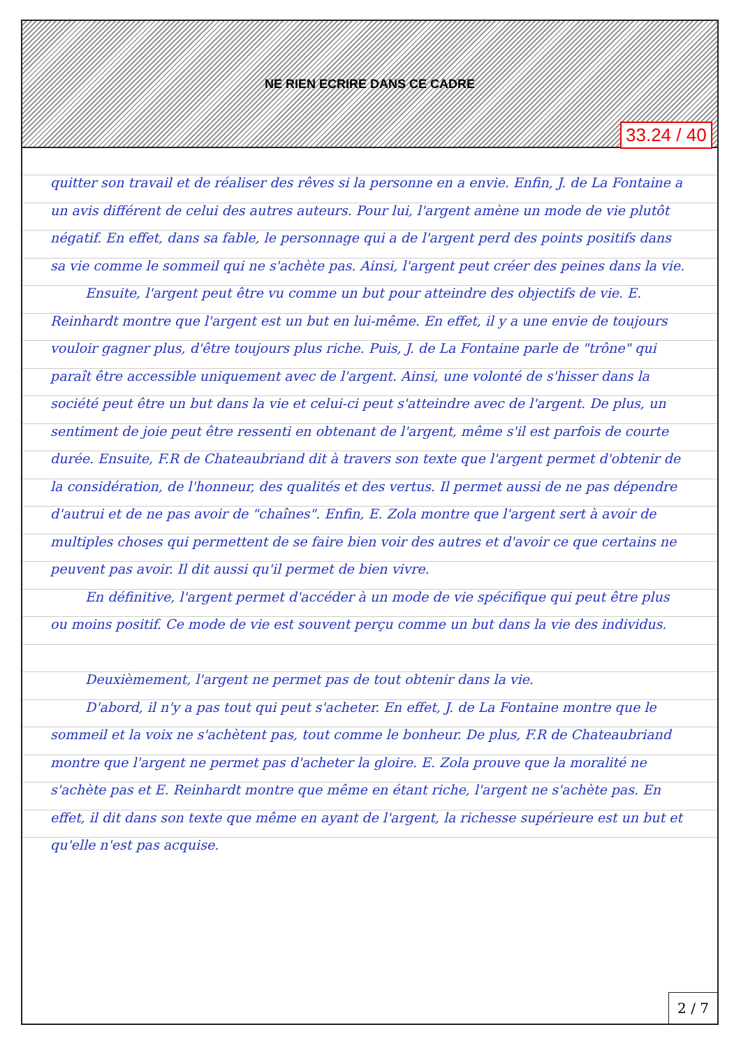NE RIEN ECRIRE DANS CE CADRE
quitter son travail et de réaliser des rêves si la personne en a envie. Enfin, J. de La Fontaine a un avis différent de celui des autres auteurs. Pour lui, l'argent amène un mode de vie plutôt négatif. En effet, dans sa fable, le personnage qui a de l'argent perd des points positifs dans sa vie comme le sommeil qui ne s'achète pas. Ainsi, l'argent peut créer des peines dans la vie.
Ensuite, l'argent peut être vu comme un but pour atteindre des objectifs de vie. E. Reinhardt montre que l'argent est un but en lui-même. En effet, il y a une envie de toujours vouloir gagner plus, d'être toujours plus riche. Puis, J. de La Fontaine parle de "trône" qui paraît être accessible uniquement avec de l'argent. Ainsi, une volonté de s'hisser dans la société peut être un but dans la vie et celui-ci peut s'atteindre avec de l'argent. De plus, un sentiment de joie peut être ressenti en obtenant de l'argent, même s'il est parfois de courte durée. Ensuite, F.R de Chateaubriand dit à travers son texte que l'argent permet d'obtenir de la considération, de l'honneur, des qualités et des vertus. Il permet aussi de ne pas dépendre d'autrui et de ne pas avoir de "chaînes". Enfin, E. Zola montre que l'argent sert à avoir de multiples choses qui permettent de se faire bien voir des autres et d'avoir ce que certains ne peuvent pas avoir. Il dit aussi qu'il permet de bien vivre.
En définitive, l'argent permet d'accéder à un mode de vie spécifique qui peut être plus ou moins positif. Ce mode de vie est souvent perçu comme un but dans la vie des individus.
Deuxièmement, l'argent ne permet pas de tout obtenir dans la vie.
D'abord, il n'y a pas tout qui peut s'acheter. En effet, J. de La Fontaine montre que le sommeil et la voix ne s'achètent pas, tout comme le bonheur. De plus, F.R de Chateaubriand montre que l'argent ne permet pas d'acheter la gloire. E. Zola prouve que la moralité ne s'achète pas et E. Reinhardt montre que même en étant riche, l'argent ne s'achète pas. En effet, il dit dans son texte que même en ayant de l'argent, la richesse supérieure est un but et qu'elle n'est pas acquise.
2 / 7
33.24 / 40